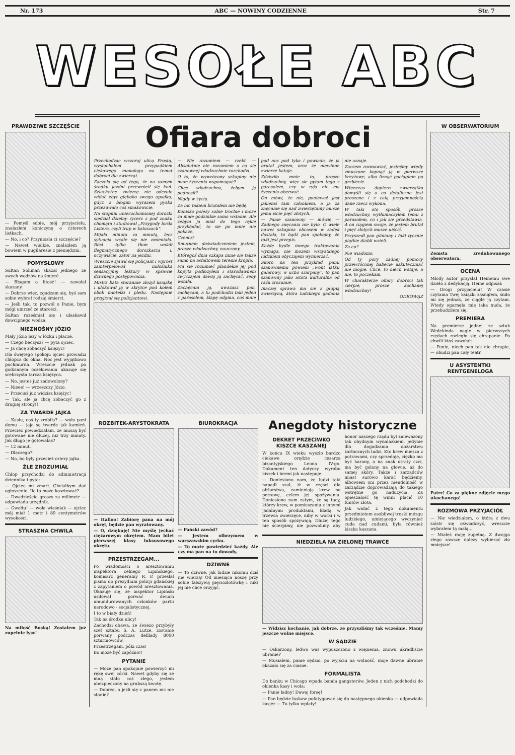Nr. 173 ABC — NOWINY CODZIENNE Str. 7
WESOŁE ABC
PRAWDZIWE SZCZĘŚCIE
— Pomyśl sobie, mój przyjacielu, znalazłem koniczynę o czterech listkach.
— No, i co? Przyniosła ci szczęście?
— Nawet wielkie, znalazłem ją bowiem w pugilaresie z pieniędzmi.
POMYSŁOWY
Sułtan Soliman skazał jednego ze swych wodzów na śmierć.
— Błagam o litość! — zawołał skazany.
— Dobrze więc, zgadzam się, byś sam sobie wybrał rodzaj śmierci.
— Jeśli tak, to pozwól o Panie, bym mógł umrzeć ze starości.
Sułtan roześmiał się i ułaskawił dowcipnego wodza.
NIEZNOŚNY JÓZIO
Mały Józio leży w łóżku i płacze.
— Czego beczysz? — pyta ojciec.
— Ja chcę zobaczyć księżyc!
Dla świętego spokoju ojciec prowadzi chłopca do okna. Noc jest wyjątkowo pochmurna. Wreszcie jednak po godzinnym oczekiwaniu ukazuje się srebrzysta tarcza księżyca.
— No, jesteś już zadowolony?
— Nieee! — wrzeszczy Józio.
— Przecież już widzisz księżyc!
— Tak, ale ja chcę zobaczyć go z drugiej strony!!
ZA TWARDE JAJKA
— Kasiu, coś ty zrobiła? — woła pani domu — jaja są twarde jak kamień. Przecież powiedziałam, że muszą być gotowane nie dłużej, niż trzy minuty. Jak długo je gotowałaś?
— 12 minut.
— Dlaczego?!
— No, bo były przecież cztery jajka.
ŹLE ZROZUMIAŁ
Chłop przychodzi do administracji dziennika i pyta:
— Ojciec mi zmarł. Chciałbym dać ogłoszenie. Ile to może kosztować?
— Dwadzieścia groszy za milimetr — odpowiada urzędnik.
— Gwałtu! — woła wieśniak — ojciec mój miał 1 metr i 80 centymetrów wysokości.
STRASZNA CHWILA
Na miłość Boską! Zostałem już zupełnie łysy!
Ofiara dobroci
Przechodząc wczoraj ulicą Prostą, wysłuchałem przypadkiem ciekawego monologu na temat dobroci dla zwierząt.
Zaczęło się od tego, że na samym środku jezdni przewrócił się koń. Szlachetne zwierzę nie odczuło widać zbyt głęboko swego upadku, gdyż z błogim wyrazem pyska przeżuwało coś smakowicie.
Na stopniu unieruchomionej dorożki siedział dzielny rycerz z pod znaku chomąta i studiował „Przygody lorda Listera, czyli trup w kaloszach".
Mijała minuta za minutą, lecz sytuacja wcale się nie zmieniała. Rósł tylko tłum wokół flegmatycznego dorożkarza i, oczywiście, zator na jezdni.
Wreszcie zjawił się policjant i wprost zainterpelował miłośnika sensacyjnej lektury w sprawie dziwnego postępowania.
Mistrz bata starannie złożył książkę i ulokował ją w skrytce pod kołem obok miotełki i pledu. Następnie przyjrzał się policjantowi.
— Nie rozumiem — rzekł. — Absolutnie nie rozumiem o co sie szanownej władzuchnie rozchodzi.
O to, że wywrócony szkapiny nie mam życzenia wspomagać?
Chce władzuchna, żebym ją podnosił?
Nigdy w życiu.
Za nic takiem brutalem nie będę.
Konisko poleży sobie trochie i może za małe godzinkie samo wstanie. Ale żebym ja miał do tego rękie przykładać, to sie po mnie nie pokaże.
Czemu?
Smutnem doświadczeniem jestem, prosze władzuchny, nauczony.
Któregoś dnia szkapa mnie sie także samo na asfaltowem terenie kropła.
Ma sie rozumieć plandekie jej pod kopyta podłożyłem i starodawnem zwyczajem dawaj ją zachęcać, żeby wstała.
Zachęcam ją, uważasz pan, zachęcam, a tu podchodzi taki jeden z parasolem, klapę odgina, coś mnie pod nos pod tyka i powiada, że ja brutal jestem, oraz że niewinne zwierze katuje.
Zdziwiło mnie to, prosze władzuchny, więc sie pytam tego z parasolem, czy w ryja nie ma życzenia oberwać.
On mówi, że nie, ponieważ jest jakiemś tam członkiem, a ja za znęcanie się nad zwierzętamy musze jemu iście pięć złotych.
— Panie szanowny — mówię — Żadnego znęcania nie było. O wiele nawet szkapina obcasem w zadek dostała, to bądź pan spokojny, że taki jest przepis.
Każde bydle innego traktowania wymaga, nie możem wszystkiego ludzkiem obyczajem wymierzać.
Skoro na ten przykład panu szanownemu powiem „wont łatku galarowy, w ucho szarpany", to pan szanowny jako istota kulturalna od raźu zrozumie.
Inaczej sprawa ma sie z głupią zwierzyną, która ludzkiego gadania nie uznaje.
Zaczem rozmawiać, jesteśmy wtedy zmuszone kopnąć ją w pierwsze krzyżowe, albo liznąć pociągłem po grzbiecie.
Wtenczas dopiero zwierzątko domyśli się o co detaliczne jest proszone i z całą przyjemnością dane rzecz wykona.
W taki oto sposób, prosze władzuchny, wytłumaczyłem temu z parasolem, co i jak sie przedstawia. A on ciągiem swoje, że jestem brutal i pięć złotych musze uiścić.
Przyszedł pan gliniany i fakt tycznie piątkie diabli wzieli.
Za co?
Nie wiadomo.
Od ty pory żadnej pomocy przewróconej habecie uskuteczniać nie mogie. Chce, to niech wstaje, a nie, to poczekam.
W charakterze ofiary dobroci tak cierpie, prosze kochanej władzuchny!
ODROWĄŻ
ROZBITEK-ARYSTOKRATA
— Halloo! Zabiorę pana na mój okręt, będzie pan wyratowany.
— O, dziękuję! Nie myślę jechać ciężarowym okrętem. Mam bilet pierwszej klasy luksusowego okrętu.
PRZESTRZEGAM...
Po wiadomości o aresztowaniu inspektora celnego Lipińskiego, komisarz generalny R. P. przesłał pismo do prezydium policji gdańskiej z zapytaniem o powód aresztowania. Okazuje się, że inspektor Lipiński usiłował porwać dwuch umundurowanych członków partii narodowo - socjalistycznej.
I to w biały dzień!
Tak na środku ulicy!
Zachodzi obawa, że świeżo przybyły szef sztabu S. A. Lutze, zostanie porwany podczas defilady 8000 szturmowców.
Przestrzegam, póki czas!
Bo może być zapóźno!!
PYTANIE
— Może pan spokojnie powierzyć mi rękę swej córki. Nawet gdyby się ze mną stało coś złego, jestem ubezpieczony na grubszą kwotę.
— Dobrze, a jeśli się z panem nic nie stanie?
BIUROKRACJA
— Pański zawód?
— Jestem olbrzymem w warszawskim cyrku.
— To może powiedzieć każdy. Ale czy ma pan na to dowody.
DZIWNE
— To dziwne, jak ludzie nikomu dziś nie wierzą! Od miesiąca noszę przy sobie fałszywą pięciozłotówkę i nikt jej nie chce orzyjąć.
Anegdoty historyczne
DEKRET PRZECIWKO KISZCE KASZANEJ
W końcu IX wieku wyszło bardzo ciekawe orędzie cesarza bizantyjskiego Leona IV-go. Dokument ten dotyczy wyrobu kiszek i brzmi jak następuje:
— Doniesiono nam, że ludzi taki napadł szał, iż w części dla obżarstwa, zamieniają krew na potrawę, celem jej spożywania. Doniesiono nam zatym, że są tacy, którzy krew, w pomieszaniu z innymi jadalnymi produktami, kładą w trzewia zwierzęce, niby w worki i w ten sposób spożywają. Dłużej tego nie ścierpimy, nie pozwolimy, aby honor naszego rządu był znieważony tak ohydnym wynalazkiem, jedynie dla dogadzania obżarstwu żarłocznych ludzi. Kto krew miesza z potrawami, czy sprzedaje, ciężko ma być karany, a na znak utraty czci, ma być golony na głowie, aż do samej skóry. Także i zarządców miast surowo karać będziemy, albowiem oni przez nieudolność w zarządzie doprowadzają do takiego wstrętne go nadużycia. Za opieszałość tę winni płacić 10 funtów złota.
Jak widać z tego dokumentu przedmiotem osobliwej troski mózgu ludzkiego, umiejącego wyczyniać cuda nad cudami, była również kiszka kaszana.
NIEDZIELA NA ZIELONEJ TRAWCE
— Widzisz kochanie, jak dobrze, że przyszliśmy tak wcześnie. Mamy jeszcze wolne miejsce.
W SĄDZIE
— Oskarżony, ledwo was wypuszczono z więzienia, znowu ukradliście ubranie?
— Musiałem, panie sędzio, po wyjściu na wolność, moje dawne ubranie okazało się za ciasne.
FORMALISTA
Do banku w Chicago wpada banda gangsterów. Jeden z nich podchodzi do okienka kasy i woła:
— Panie ładny! Dawaj forsę!
— Pan będzie łaskaw pofatygować się do następnego okienka — odpowiada kasjer — Tu tylko wpłaty!
W OBSERWATORIUM
Zemsta zredukowanego obserwatora.
OCENA
Młody autor przysłał Heinemu swe dzieło z dedykacją. Heine odpisał:
— Drogi przyjacielu! W czasie czytania Twej książki zasnąłem, śniło mi się jednak, że ciągle ją czytam. Wtedy ogarnęła mię taka nuda, że przebudziłem się.
PREMIERA
Na premierze jednej ze sztuk Wedekinda nagle w pierwszych rzędach rozległo się chrapanie. Po chwili ktoś zawołał:
— Panie, niech pan tak nie chrapie, — obudzi pan cały teatr.
U ASYSTENTKI RENTGENELOGA
Patrz! Co za piękne zdjęcie mego ukochanego!
ROZMOWA PRZYJACIÓŁ
— Nie wiedziałem, o którą z dwu sióstr się oświadczyć, wreszcie wybrałem tą małą...
— Miałeś rację zupełną. Z dwojga złego zawsze należy wybierać zło mniejsze!